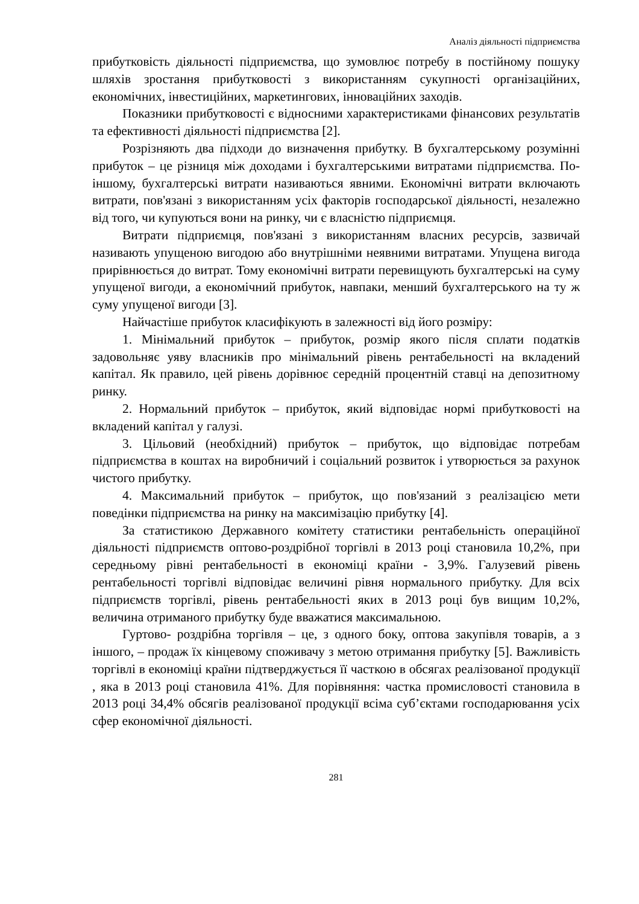Аналіз діяльності підприємства
прибутковість діяльності підприємства, що зумовлює потребу в постійному пошуку шляхів зростання прибутковості з використанням сукупності організаційних, економічних, інвестиційних, маркетингових, інноваційних заходів.
Показники прибутковості є відносними характеристиками фінансових результатів та ефективності діяльності підприємства [2].
Розрізняють два підходи до визначення прибутку. В бухгалтерському розумінні прибуток – це різниця між доходами і бухгалтерськими витратами підприємства. По-іншому, бухгалтерські витрати називаються явними. Економічні витрати включають витрати, пов'язані з використанням усіх факторів господарської діяльності, незалежно від того, чи купуються вони на ринку, чи є власністю підприємця.
Витрати підприємця, пов'язані з використанням власних ресурсів, зазвичай називають упущеною вигодою або внутрішніми неявними витратами. Упущена вигода прирівнюється до витрат. Тому економічні витрати перевищують бухгалтерські на суму упущеної вигоди, а економічний прибуток, навпаки, менший бухгалтерського на ту ж суму упущеної вигоди [3].
Найчастіше прибуток класифікують в залежності від його розміру:
1. Мінімальний прибуток – прибуток, розмір якого після сплати податків задовольняє уяву власників про мінімальний рівень рентабельності на вкладений капітал. Як правило, цей рівень дорівнює середній процентній ставці на депозитному ринку.
2. Нормальний прибуток – прибуток, який відповідає нормі прибутковості на вкладений капітал у галузі.
3. Цільовий (необхідний) прибуток – прибуток, що відповідає потребам підприємства в коштах на виробничий і соціальний розвиток і утворюється за рахунок чистого прибутку.
4. Максимальний прибуток – прибуток, що пов'язаний з реалізацією мети поведінки підприємства на ринку на максимізацію прибутку [4].
За статистикою Державного комітету статистики рентабельність операційної діяльності підприємств оптово-роздрібної торгівлі в 2013 році становила 10,2%, при середньому рівні рентабельності в економіці країни - 3,9%. Галузевий рівень рентабельності торгівлі відповідає величині рівня нормального прибутку. Для всіх підприємств торгівлі, рівень рентабельності яких в 2013 році був вищим 10,2%, величина отриманого прибутку буде вважатися максимальною.
Гуртово- роздрібна торгівля – це, з одного боку, оптова закупівля товарів, а з іншого, – продаж їх кінцевому споживачу з метою отримання прибутку [5]. Важливість торгівлі в економіці країни підтверджується її часткою в обсягах реалізованої продукції , яка в 2013 році становила 41%. Для порівняння: частка промисловості становила в 2013 році 34,4% обсягів реалізованої продукції всіма суб’єктами господарювання усіх сфер економічної діяльності.
281